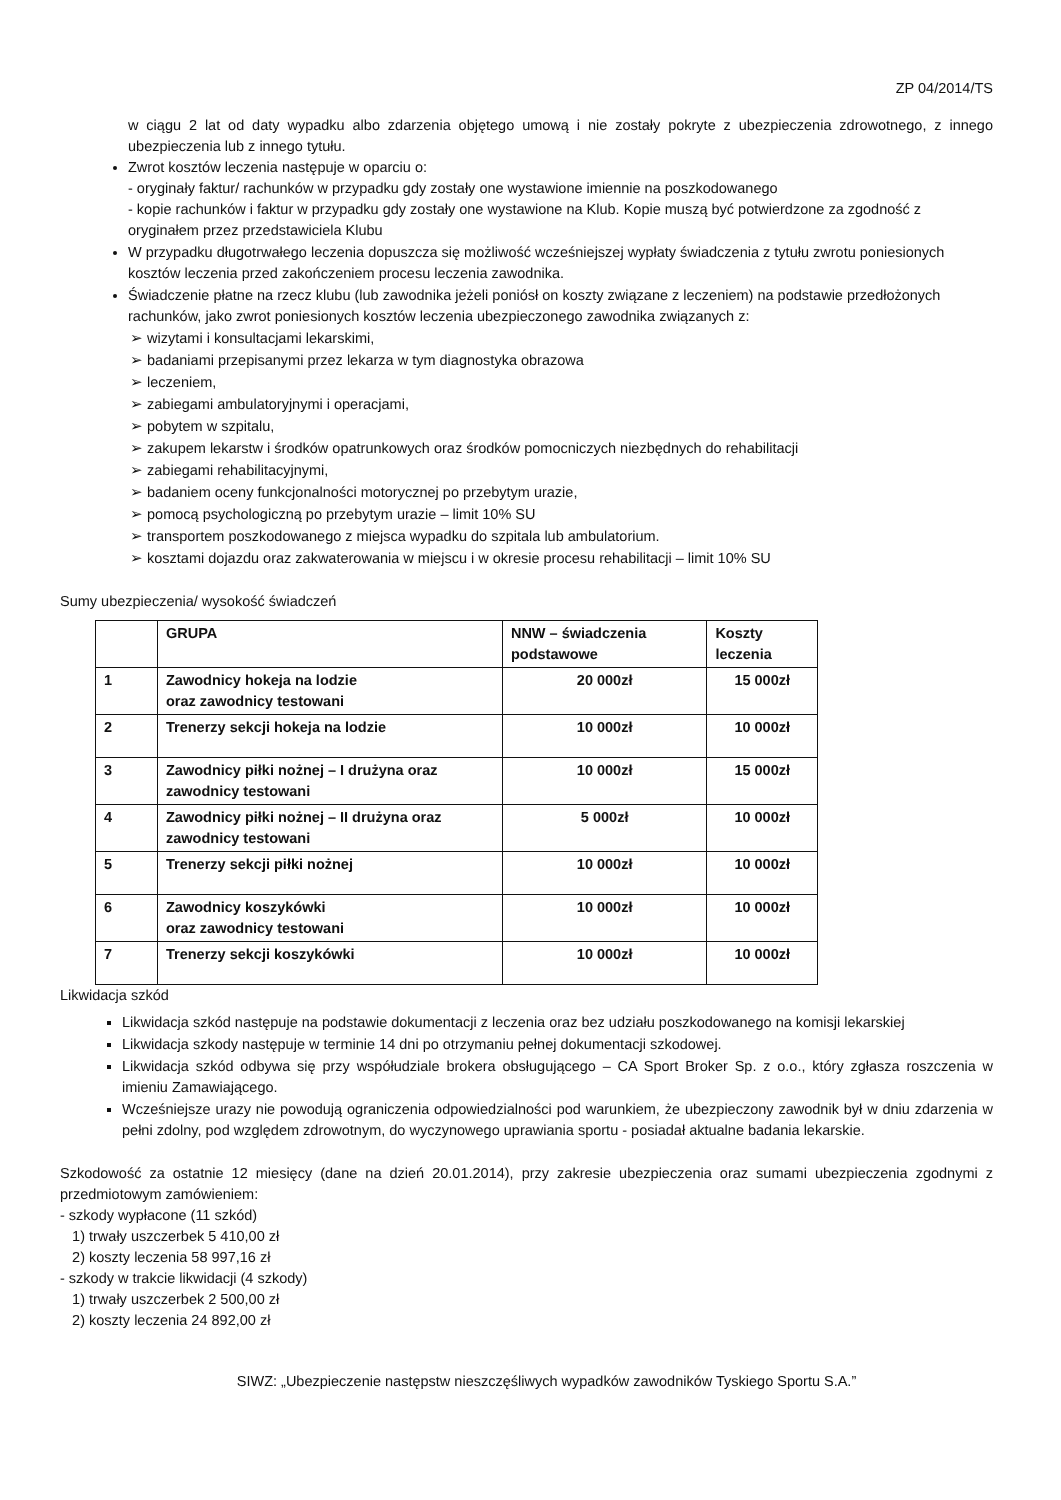ZP 04/2014/TS
w ciągu 2 lat od daty wypadku albo zdarzenia objętego umową i nie zostały pokryte z ubezpieczenia zdrowotnego, z innego ubezpieczenia lub z innego tytułu.
Zwrot kosztów leczenia następuje w oparciu o:
- oryginały faktur/ rachunków w przypadku gdy zostały one wystawione imiennie na poszkodowanego
- kopie rachunków i faktur w przypadku gdy zostały one wystawione na Klub. Kopie muszą być potwierdzone za zgodność z oryginałem przez przedstawiciela Klubu
W przypadku długotrwałego leczenia dopuszcza się możliwość wcześniejszej wypłaty świadczenia z tytułu zwrotu poniesionych kosztów leczenia przed zakończeniem procesu leczenia zawodnika.
Świadczenie płatne na rzecz klubu (lub zawodnika jeżeli poniósł on koszty związane z leczeniem) na podstawie przedłożonych rachunków, jako zwrot poniesionych kosztów leczenia ubezpieczonego zawodnika związanych z:
➢ wizytami i konsultacjami lekarskimi,
➢ badaniami przepisanymi przez lekarza w tym diagnostyka obrazowa
➢ leczeniem,
➢ zabiegami ambulatoryjnymi i operacjami,
➢ pobytem w szpitalu,
➢ zakupem lekarstw i środków opatrunkowych oraz środków pomocniczych niezbędnych do rehabilitacji
➢ zabiegami rehabilitacyjnymi,
➢ badaniem oceny funkcjonalności motorycznej po przebytym urazie,
➢ pomocą psychologiczną po przebytym urazie – limit 10% SU
➢ transportem poszkodowanego z miejsca wypadku do szpitala lub ambulatorium.
➢ kosztami dojazdu oraz zakwaterowania w miejscu i w okresie procesu rehabilitacji – limit 10% SU
Sumy ubezpieczenia/ wysokość świadczeń
| | GRUPA | NNW – świadczenia podstawowe | Koszty leczenia |
| 1 | Zawodnicy hokeja na lodzie oraz zawodnicy testowani | 20 000zł | 15 000zł |
| 2 | Trenerzy sekcji hokeja na lodzie | 10 000zł | 10 000zł |
| 3 | Zawodnicy piłki nożnej – I drużyna oraz zawodnicy testowani | 10 000zł | 15 000zł |
| 4 | Zawodnicy piłki nożnej – II drużyna oraz zawodnicy testowani | 5 000zł | 10 000zł |
| 5 | Trenerzy sekcji piłki nożnej | 10 000zł | 10 000zł |
| 6 | Zawodnicy koszykówki oraz zawodnicy testowani | 10 000zł | 10 000zł |
| 7 | Trenerzy sekcji koszykówki | 10 000zł | 10 000zł |
Likwidacja szkód
Likwidacja szkód następuje na podstawie dokumentacji z leczenia oraz bez udziału poszkodowanego na komisji lekarskiej
Likwidacja szkody następuje w terminie 14 dni po otrzymaniu pełnej dokumentacji szkodowej.
Likwidacja szkód odbywa się przy współudziale brokera obsługującego – CA Sport Broker Sp. z o.o., który zgłasza roszczenia w imieniu Zamawiającego.
Wcześniejsze urazy nie powodują ograniczenia odpowiedzialności pod warunkiem, że ubezpieczony zawodnik był w dniu zdarzenia w pełni zdolny, pod względem zdrowotnym, do wyczynowego uprawiania sportu - posiadał aktualne badania lekarskie.
Szkodowość za ostatnie 12 miesięcy (dane na dzień 20.01.2014), przy zakresie ubezpieczenia oraz sumami ubezpieczenia zgodnymi z przedmiotowym zamówieniem:
- szkody wypłacone (11 szkód)
1) trwały uszczerbek 5 410,00 zł
2) koszty leczenia 58 997,16 zł
- szkody w trakcie likwidacji (4 szkody)
1) trwały uszczerbek 2 500,00 zł
2) koszty leczenia 24 892,00 zł
SIWZ: „Ubezpieczenie następstw nieszczęśliwych wypadków zawodników Tyskiego Sportu S.A.”